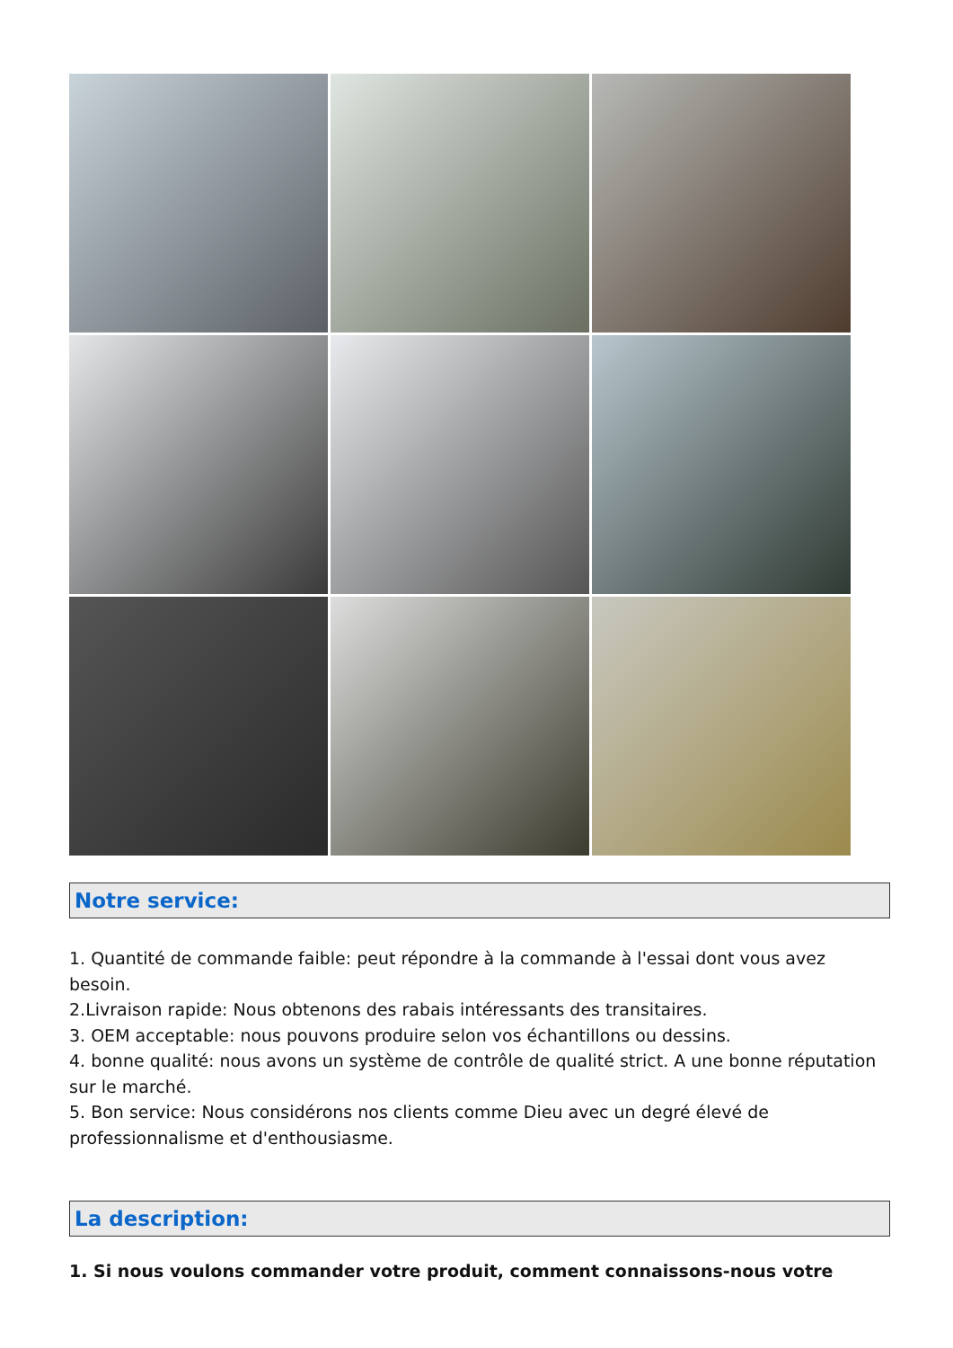Notre service:
1. Quantité de commande faible: peut répondre à la commande à l'essai dont vous avez besoin.
2.Livraison rapide: Nous obtenons des rabais intéressants des transitaires.
3. OEM acceptable: nous pouvons produire selon vos échantillons ou dessins.
4. bonne qualité: nous avons un système de contrôle de qualité strict. A une bonne réputation sur le marché.
5. Bon service: Nous considérons nos clients comme Dieu avec un degré élevé de professionnalisme et d'enthousiasme.
La description:
1. Si nous voulons commander votre produit, comment connaissons-nous votre